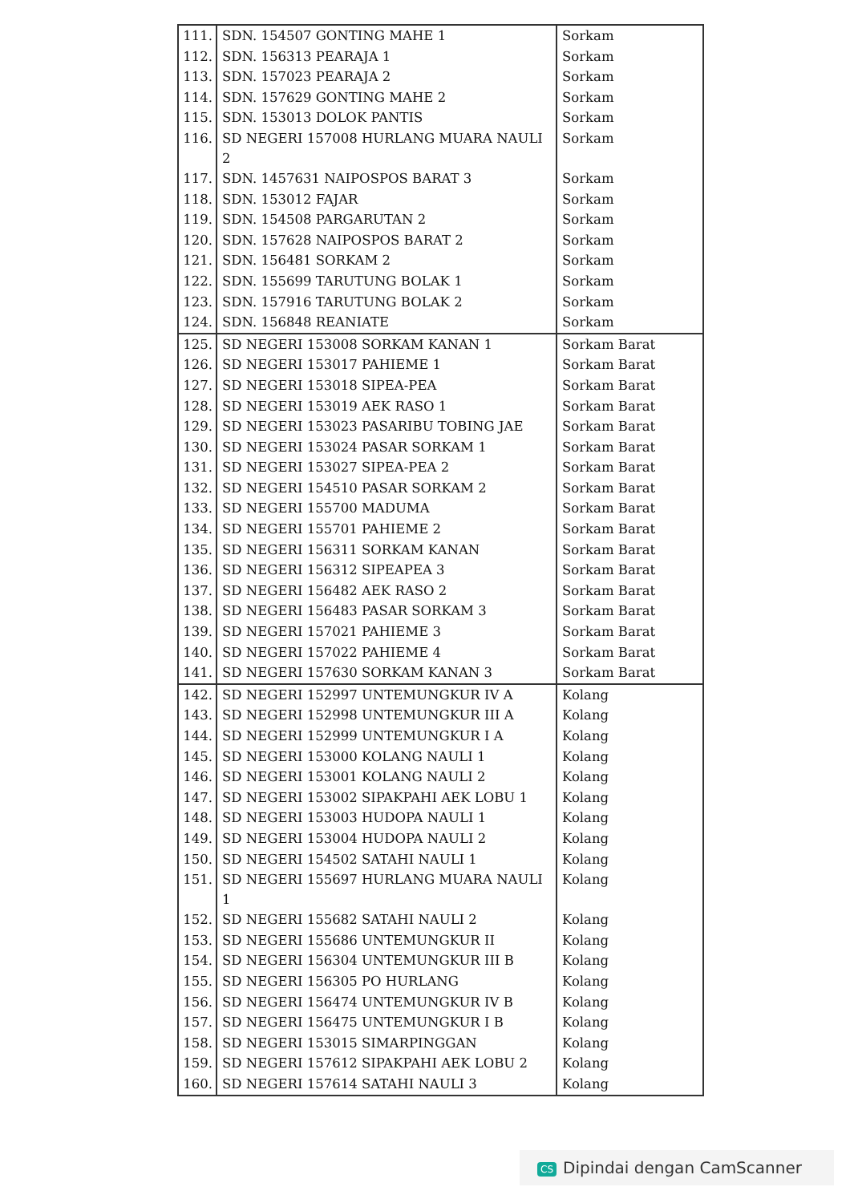| 111. | SDN. 154507 GONTING MAHE 1 | Sorkam |
| 112. | SDN. 156313 PEARAJA 1 | Sorkam |
| 113. | SDN. 157023 PEARAJA 2 | Sorkam |
| 114. | SDN. 157629 GONTING MAHE 2 | Sorkam |
| 115. | SDN. 153013 DOLOK PANTIS | Sorkam |
| 116. | SD NEGERI 157008 HURLANG MUARA NAULI 2 | Sorkam |
| 117. | SDN. 1457631 NAIPOSPOS BARAT 3 | Sorkam |
| 118. | SDN. 153012 FAJAR | Sorkam |
| 119. | SDN. 154508 PARGARUTAN 2 | Sorkam |
| 120. | SDN. 157628 NAIPOSPOS BARAT 2 | Sorkam |
| 121. | SDN. 156481 SORKAM 2 | Sorkam |
| 122. | SDN. 155699 TARUTUNG BOLAK 1 | Sorkam |
| 123. | SDN. 157916 TARUTUNG BOLAK 2 | Sorkam |
| 124. | SDN. 156848 REANIATE | Sorkam |
| 125. | SD NEGERI 153008 SORKAM KANAN 1 | Sorkam Barat |
| 126. | SD NEGERI 153017 PAHIEME 1 | Sorkam Barat |
| 127. | SD NEGERI 153018 SIPEA-PEA | Sorkam Barat |
| 128. | SD NEGERI 153019 AEK RASO 1 | Sorkam Barat |
| 129. | SD NEGERI 153023 PASARIBU TOBING JAE | Sorkam Barat |
| 130. | SD NEGERI 153024 PASAR SORKAM 1 | Sorkam Barat |
| 131. | SD NEGERI 153027 SIPEA-PEA 2 | Sorkam Barat |
| 132. | SD NEGERI 154510 PASAR SORKAM 2 | Sorkam Barat |
| 133. | SD NEGERI 155700 MADUMA | Sorkam Barat |
| 134. | SD NEGERI 155701 PAHIEME 2 | Sorkam Barat |
| 135. | SD NEGERI 156311 SORKAM KANAN | Sorkam Barat |
| 136. | SD NEGERI 156312 SIPEAPEA 3 | Sorkam Barat |
| 137. | SD NEGERI 156482 AEK RASO 2 | Sorkam Barat |
| 138. | SD NEGERI 156483 PASAR SORKAM 3 | Sorkam Barat |
| 139. | SD NEGERI 157021 PAHIEME 3 | Sorkam Barat |
| 140. | SD NEGERI 157022 PAHIEME 4 | Sorkam Barat |
| 141. | SD NEGERI 157630 SORKAM KANAN 3 | Sorkam Barat |
| 142. | SD NEGERI 152997 UNTEMUNGKUR IV A | Kolang |
| 143. | SD NEGERI 152998 UNTEMUNGKUR III A | Kolang |
| 144. | SD NEGERI 152999 UNTEMUNGKUR I A | Kolang |
| 145. | SD NEGERI 153000 KOLANG NAULI 1 | Kolang |
| 146. | SD NEGERI 153001 KOLANG NAULI 2 | Kolang |
| 147. | SD NEGERI 153002 SIPAKPAHI AEK LOBU 1 | Kolang |
| 148. | SD NEGERI 153003 HUDOPA NAULI 1 | Kolang |
| 149. | SD NEGERI 153004 HUDOPA NAULI 2 | Kolang |
| 150. | SD NEGERI 154502 SATAHI NAULI 1 | Kolang |
| 151. | SD NEGERI 155697 HURLANG MUARA NAULI 1 | Kolang |
| 152. | SD NEGERI 155682 SATAHI NAULI 2 | Kolang |
| 153. | SD NEGERI 155686 UNTEMUNGKUR II | Kolang |
| 154. | SD NEGERI 156304 UNTEMUNGKUR III B | Kolang |
| 155. | SD NEGERI 156305 PO HURLANG | Kolang |
| 156. | SD NEGERI 156474 UNTEMUNGKUR IV B | Kolang |
| 157. | SD NEGERI 156475 UNTEMUNGKUR I B | Kolang |
| 158. | SD NEGERI 153015 SIMARPINGGAN | Kolang |
| 159. | SD NEGERI 157612 SIPAKPAHI AEK LOBU 2 | Kolang |
| 160. | SD NEGERI 157614 SATAHI NAULI 3 | Kolang |
CS Dipindai dengan CamScanner